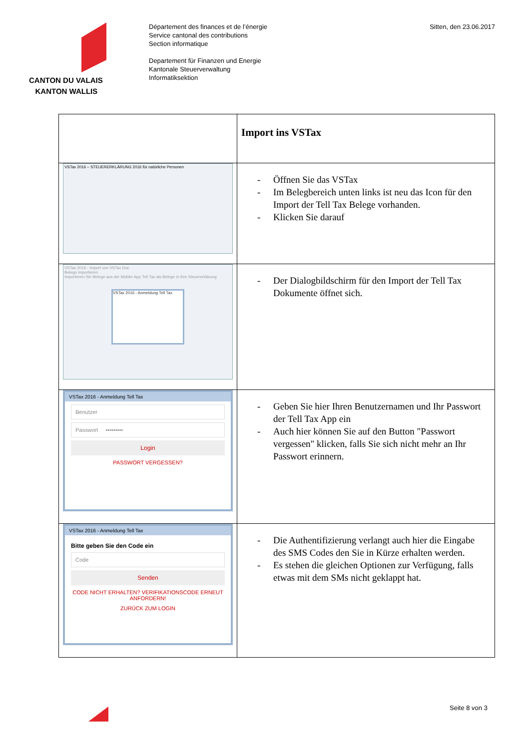CANTON DU VALAIS
KANTON WALLIS
Département des finances et de l’énergie
Service cantonal des contributions
Section informatique
Departement für Finanzen und Energie
Kantonale Steuerverwaltung
Informatiksektion
Sitten, den 23.06.2017
| | Import ins VSTax |
| VSTax 2016 – STEUERERKLÄRUNG 2016 für natürliche Personen | - Öffnen Sie das VSTax - Im Belegbereich unten links ist neu das Icon für den Import der Tell Tax Belege vorhanden. - Klicken Sie darauf |
| VSTax 2016 - Import von VSTax Doc Belege importieren Importieren Sie Belege aus der Mobile-App Tell Tax als Belege in Ihre Steuererklärung VSTax 2016 - Anmeldung Tell Tax | - Der Dialogbildschirm für den Import der Tell Tax Dokumente öffnet sich. |
| VSTax 2016 - Anmeldung Tell Tax Benutzer Passwort ••••••••• Login PASSWORT VERGESSEN? | - Geben Sie hier Ihren Benutzernamen und Ihr Passwort der Tell Tax App ein - Auch hier können Sie auf den Button "Passwort vergessen" klicken, falls Sie sich nicht mehr an Ihr Passwort erinnern. |
| VSTax 2016 - Anmeldung Tell Tax Bitte geben Sie den Code ein Code Senden CODE NICHT ERHALTEN? VERIFIKATIONSCODE ERNEUT ANFORDERN! ZURÜCK ZUM LOGIN | - Die Authentifizierung verlangt auch hier die Eingabe des SMS Codes den Sie in Kürze erhalten werden. - Es stehen die gleichen Optionen zur Verfügung, falls etwas mit dem SMs nicht geklappt hat. |
Seite 8 von 3